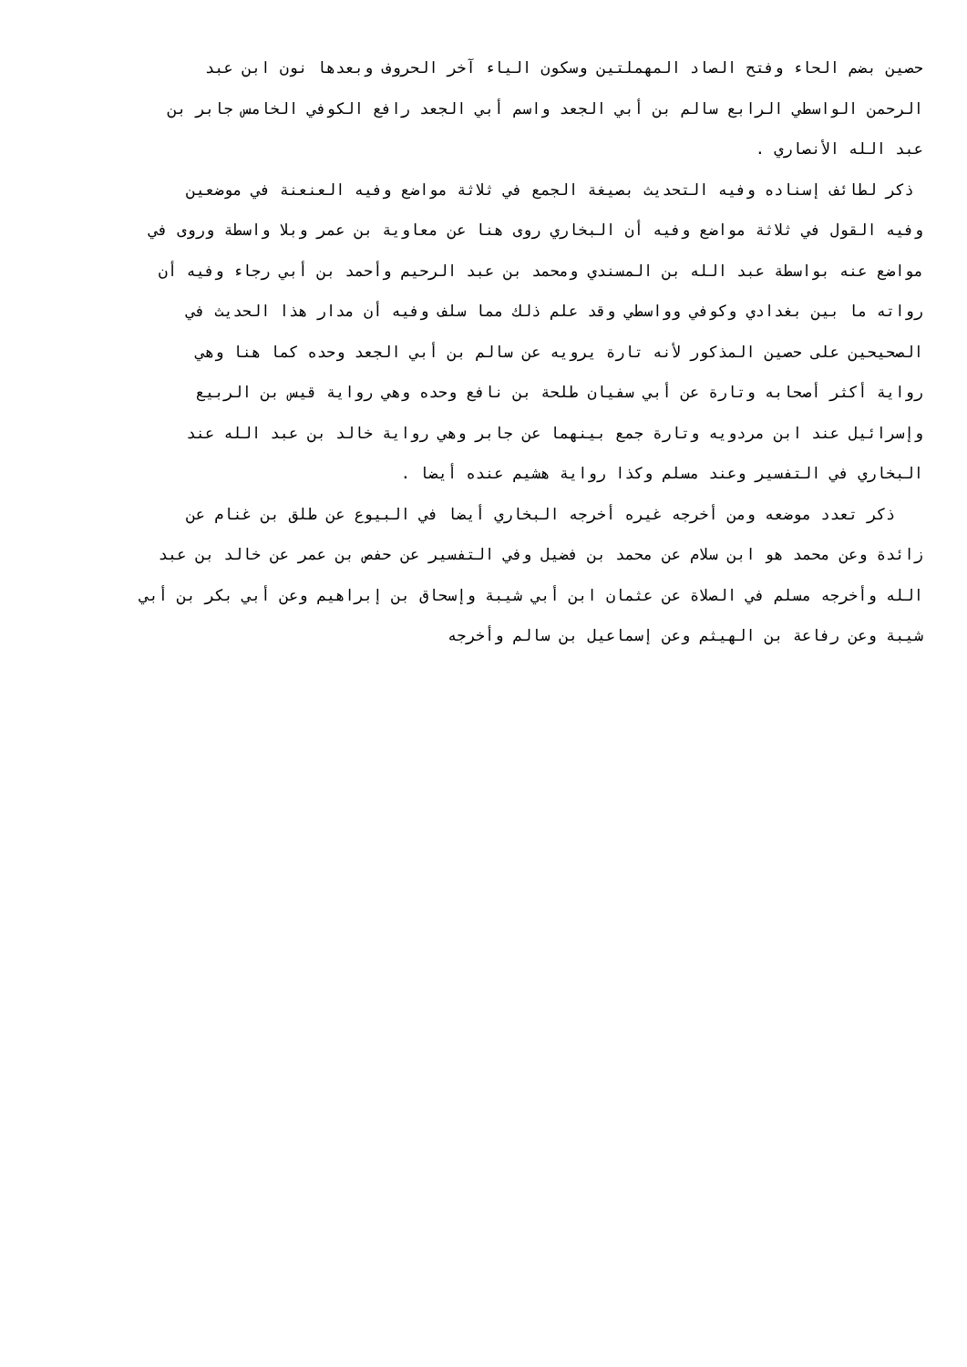حصين بضم الحاء وفتح الصاد المهملتين وسكون الياء آخر الحروف وبعدها نون ابن عبد
الرحمن الواسطي الرابع سالم بن أبي الجعد واسم أبي الجعد رافع الكوفي الخامس جابر بن
عبد الله الأنصاري .
ذكر لطائف إسناده وفيه التحديث بصيغة الجمع في ثلاثة مواضع وفيه العنعنة في موضعين
وفيه القول في ثلاثة مواضع وفيه أن البخاري روى هنا عن معاوية بن عمر وبلا واسطة وروى في
مواضع عنه بواسطة عبد الله بن المسندي ومحمد بن عبد الرحيم وأحمد بن أبي رجاء وفيه أن
رواته ما بين بغدادي وكوفي وواسطي وقد علم ذلك مما سلف وفيه أن مدار هذا الحديث في
الصحيحين على حصين المذكور لأنه تارة يرويه عن سالم بن أبي الجعد وحده كما هنا وهي
رواية أكثر أصحابه وتارة عن أبي سفيان طلحة بن نافع وحده وهي رواية قيس بن الربيع
وإسرائيل عند ابن مردويه وتارة جمع بينهما عن جابر وهي رواية خالد بن عبد الله عند
البخاري في التفسير وعند مسلم وكذا رواية هشيم عنده أيضا .
ذكر تعدد موضعه ومن أخرجه غيره أخرجه البخاري أيضا في البيوع عن طلق بن غنام عن
زائدة وعن محمد هو ابن سلام عن محمد بن فضيل وفي التفسير عن حفص بن عمر عن خالد بن عبد
الله وأخرجه مسلم في الصلاة عن عثمان ابن أبي شيبة وإسحاق بن إبراهيم وعن أبي بكر بن أبي
شيبة وعن رفاعة بن الهيثم وعن إسماعيل بن سالم وأخرجه